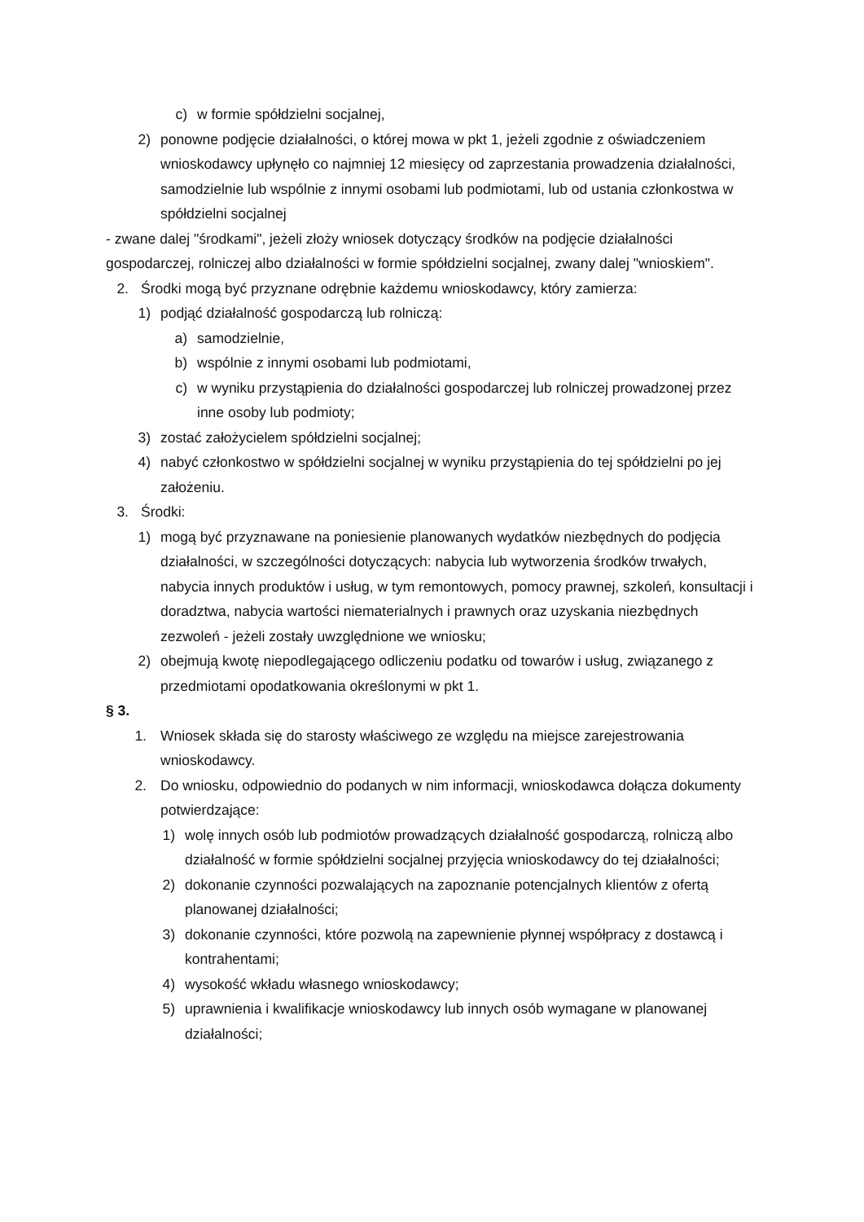c) w formie spółdzielni socjalnej,
2) ponowne podjęcie działalności, o której mowa w pkt 1, jeżeli zgodnie z oświadczeniem wnioskodawcy upłynęło co najmniej 12 miesięcy od zaprzestania prowadzenia działalności, samodzielnie lub wspólnie z innymi osobami lub podmiotami, lub od ustania członkostwa w spółdzielni socjalnej
- zwane dalej "środkami", jeżeli złoży wniosek dotyczący środków na podjęcie działalności gospodarczej, rolniczej albo działalności w formie spółdzielni socjalnej, zwany dalej "wnioskiem".
2. Środki mogą być przyznane odrębnie każdemu wnioskodawcy, który zamierza:
1) podjąć działalność gospodarczą lub rolniczą:
a) samodzielnie,
b) wspólnie z innymi osobami lub podmiotami,
c) w wyniku przystąpienia do działalności gospodarczej lub rolniczej prowadzonej przez inne osoby lub podmioty;
3) zostać założycielem spółdzielni socjalnej;
4) nabyć członkostwo w spółdzielni socjalnej w wyniku przystąpienia do tej spółdzielni po jej założeniu.
3. Środki:
1) mogą być przyznawane na poniesienie planowanych wydatków niezbędnych do podjęcia działalności, w szczególności dotyczących: nabycia lub wytworzenia środków trwałych, nabycia innych produktów i usług, w tym remontowych, pomocy prawnej, szkoleń, konsultacji i doradztwa, nabycia wartości niematerialnych i prawnych oraz uzyskania niezbędnych zezwoleń - jeżeli zostały uwzględnione we wniosku;
2) obejmują kwotę niepodlegającego odliczeniu podatku od towarów i usług, związanego z przedmiotami opodatkowania określonymi w pkt 1.
§ 3.
1. Wniosek składa się do starosty właściwego ze względu na miejsce zarejestrowania wnioskodawcy.
2. Do wniosku, odpowiednio do podanych w nim informacji, wnioskodawca dołącza dokumenty potwierdzające:
1) wolę innych osób lub podmiotów prowadzących działalność gospodarczą, rolniczą albo działalność w formie spółdzielni socjalnej przyjęcia wnioskodawcy do tej działalności;
2) dokonanie czynności pozwalających na zapoznanie potencjalnych klientów z ofertą planowanej działalności;
3) dokonanie czynności, które pozwolą na zapewnienie płynnej współpracy z dostawcą i kontrahentami;
4) wysokość wkładu własnego wnioskodawcy;
5) uprawnienia i kwalifikacje wnioskodawcy lub innych osób wymagane w planowanej działalności;